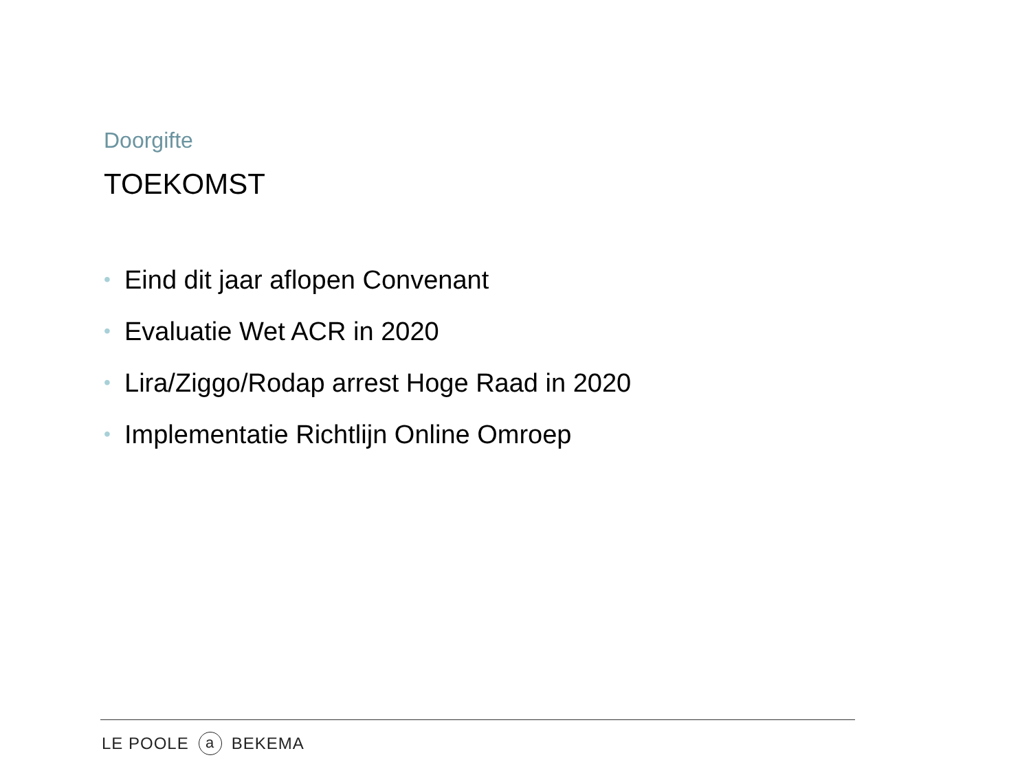Doorgifte
TOEKOMST
• Eind dit jaar aflopen Convenant
• Evaluatie Wet ACR in 2020
• Lira/Ziggo/Rodap arrest Hoge Raad in 2020
• Implementatie Richtlijn Online Omroep
LE POOLE a BEKEMA